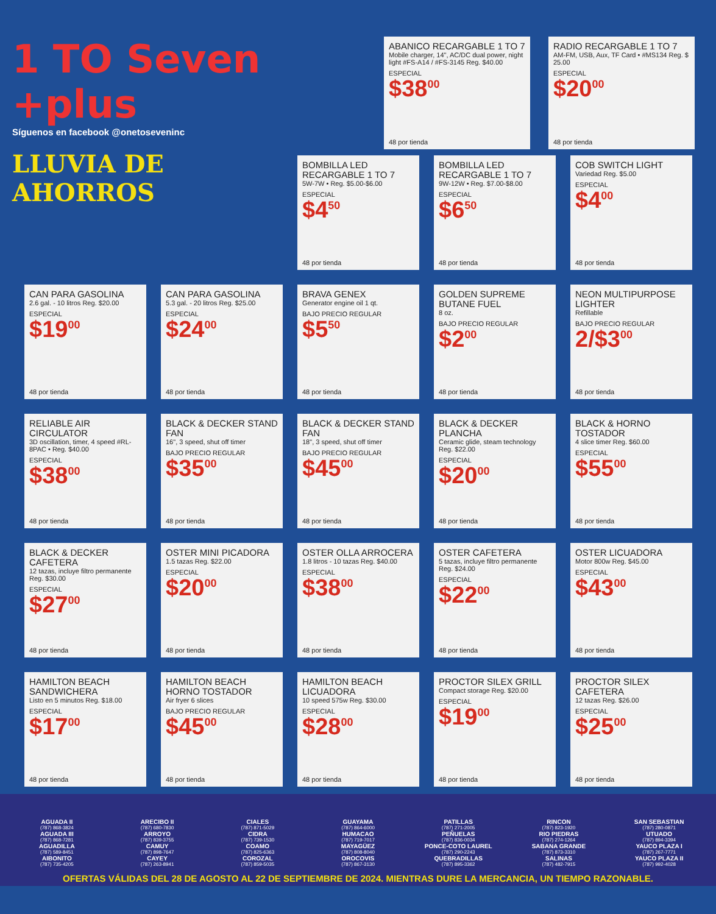1 TO Seven +plus
Síguenos en facebook @onetoseveninc
LLUVIA DE
AHORROS
ABANICO RECARGABLE 1 TO 7
Mobile charger, 14", AC/DC dual power, night light #FS-A14 / #FS-3145 Reg. $40.00
ESPECIAL
$38<sup>00</sup>
48 por tienda
RADIO RECARGABLE 1 TO 7
AM-FM, USB, Aux, TF Card • #MS134 Reg. $ 25.00
ESPECIAL
$20<sup>00</sup>
48 por tienda
BOMBILLA LED RECARGABLE 1 TO 7
5W-7W • Reg. $5.00-$6.00
ESPECIAL
$4<sup>50</sup>
48 por tienda
BOMBILLA LED RECARGABLE 1 TO 7
9W-12W • Reg. $7.00-$8.00
ESPECIAL
$6<sup>50</sup>
48 por tienda
COB SWITCH LIGHT
Variedad Reg. $5.00
ESPECIAL
$4<sup>00</sup>
48 por tienda
CAN PARA GASOLINA
2.6 gal. - 10 litros Reg. $20.00
ESPECIAL
$19<sup>00</sup>
48 por tienda
CAN PARA GASOLINA
5.3 gal. - 20 litros Reg. $25.00
ESPECIAL
$24<sup>00</sup>
48 por tienda
BRAVA GENEX
Generator engine oil 1 qt.
BAJO PRECIO REGULAR
$5<sup>50</sup>
48 por tienda
GOLDEN SUPREME BUTANE FUEL
8 oz.
BAJO PRECIO REGULAR
$2<sup>00</sup>
48 por tienda
NEON MULTIPURPOSE LIGHTER
Refillable
BAJO PRECIO REGULAR
2/$3<sup>00</sup>
48 por tienda
RELIABLE AIR CIRCULATOR
3D oscillation, timer, 4 speed #RL-8PAC • Reg. $40.00
ESPECIAL
$38<sup>00</sup>
48 por tienda
BLACK & DECKER STAND FAN
16", 3 speed, shut off timer
BAJO PRECIO REGULAR
$35<sup>00</sup>
48 por tienda
BLACK & DECKER STAND FAN
18", 3 speed, shut off timer
BAJO PRECIO REGULAR
$45<sup>00</sup>
48 por tienda
BLACK & DECKER PLANCHA
Ceramic glide, steam technology Reg. $22.00
ESPECIAL
$20<sup>00</sup>
48 por tienda
BLACK & HORNO TOSTADOR
4 slice timer Reg. $60.00
ESPECIAL
$55<sup>00</sup>
48 por tienda
BLACK & DECKER CAFETERA
12 tazas, incluye filtro permanente Reg. $30.00
ESPECIAL
$27<sup>00</sup>
48 por tienda
OSTER MINI PICADORA
1.5 tazas Reg. $22.00
ESPECIAL
$20<sup>00</sup>
48 por tienda
OSTER OLLA ARROCERA
1.8 litros - 10 tazas Reg. $40.00
ESPECIAL
$38<sup>00</sup>
48 por tienda
OSTER CAFETERA
5 tazas, incluye filtro permanente Reg. $24.00
ESPECIAL
$22<sup>00</sup>
48 por tienda
OSTER LICUADORA
Motor 800w Reg. $45.00
ESPECIAL
$43<sup>00</sup>
48 por tienda
HAMILTON BEACH SANDWICHERA
Listo en 5 minutos Reg. $18.00
ESPECIAL
$17<sup>00</sup>
48 por tienda
HAMILTON BEACH HORNO TOSTADOR
Air fryer 6 slices
BAJO PRECIO REGULAR
$45<sup>00</sup>
48 por tienda
HAMILTON BEACH LICUADORA
10 speed 575w Reg. $30.00
ESPECIAL
$28<sup>00</sup>
48 por tienda
PROCTOR SILEX GRILL
Compact storage Reg. $20.00
ESPECIAL
$19<sup>00</sup>
48 por tienda
PROCTOR SILEX CAFETERA
12 tazas Reg. $26.00
ESPECIAL
$25<sup>00</sup>
48 por tienda
AGUADA II
(787) 868-3824
AGUADA III
(787) 868-7281
AGUADILLA
(787) 589-8451
AIBONITO
(787) 735-4205
ARECIBO II
(787) 680-7830
ARROYO
(787) 839-3755
CAMUY
(787) 898-7647
CAYEY
(787) 263-8941
CIALES
(787) 871-5029
CIDRA
(787) 739-1530
COAMO
(787) 825-6363
COROZAL
(787) 859-5035
GUAYAMA
(787) 864-6000
HUMACAO
(787) 719-7017
MAYAGÜEZ
(787) 808-8040
OROCOVIS
(787) 867-3130
PATILLAS
(787) 271-2005
PEÑUELAS
(787) 836-0034
PONCE-COTO LAUREL
(787) 290-2243
QUEBRADILLAS
(787) 895-3362
RINCON
(787) 823-1920
RIO PIEDRAS
(787) 274-1264
SABANA GRANDE
(787) 873-3310
SALINAS
(787) 482-7915
SAN SEBASTIAN
(787) 280-0871
UTUADO
(787) 894-3394
YAUCO PLAZA I
(787) 267-7771
YAUCO PLAZA II
(787) 992-4028
OFERTAS VÁLIDAS DEL 28 DE AGOSTO AL 22 DE SEPTIEMBRE DE 2024. MIENTRAS DURE LA MERCANCIA, UN TIEMPO RAZONABLE.